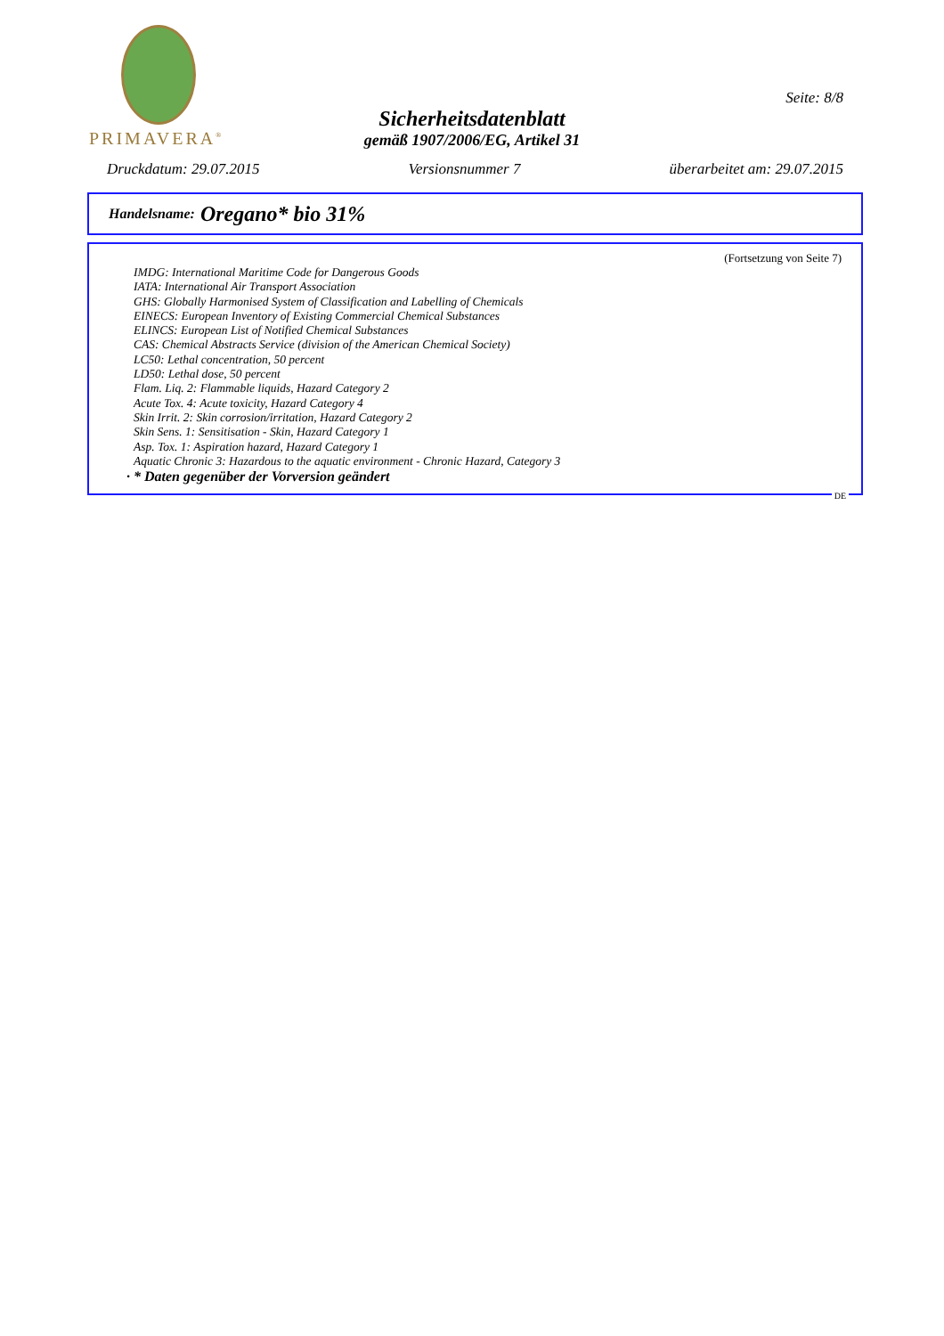PRIMAVERA<sup>®</sup>
Seite: 8/8
Sicherheitsdatenblatt
gemäß 1907/2006/EG, Artikel 31
Druckdatum: 29.07.2015 Versionsnummer 7 überarbeitet am: 29.07.2015
Handelsname: Oregano* bio 31%
(Fortsetzung von Seite 7)
IMDG: International Maritime Code for Dangerous Goods
IATA: International Air Transport Association
GHS: Globally Harmonised System of Classification and Labelling of Chemicals
EINECS: European Inventory of Existing Commercial Chemical Substances
ELINCS: European List of Notified Chemical Substances
CAS: Chemical Abstracts Service (division of the American Chemical Society)
LC50: Lethal concentration, 50 percent
LD50: Lethal dose, 50 percent
Flam. Liq. 2: Flammable liquids, Hazard Category 2
Acute Tox. 4: Acute toxicity, Hazard Category 4
Skin Irrit. 2: Skin corrosion/irritation, Hazard Category 2
Skin Sens. 1: Sensitisation - Skin, Hazard Category 1
Asp. Tox. 1: Aspiration hazard, Hazard Category 1
Aquatic Chronic 3: Hazardous to the aquatic environment - Chronic Hazard, Category 3
· * Daten gegenüber der Vorversion geändert
DE